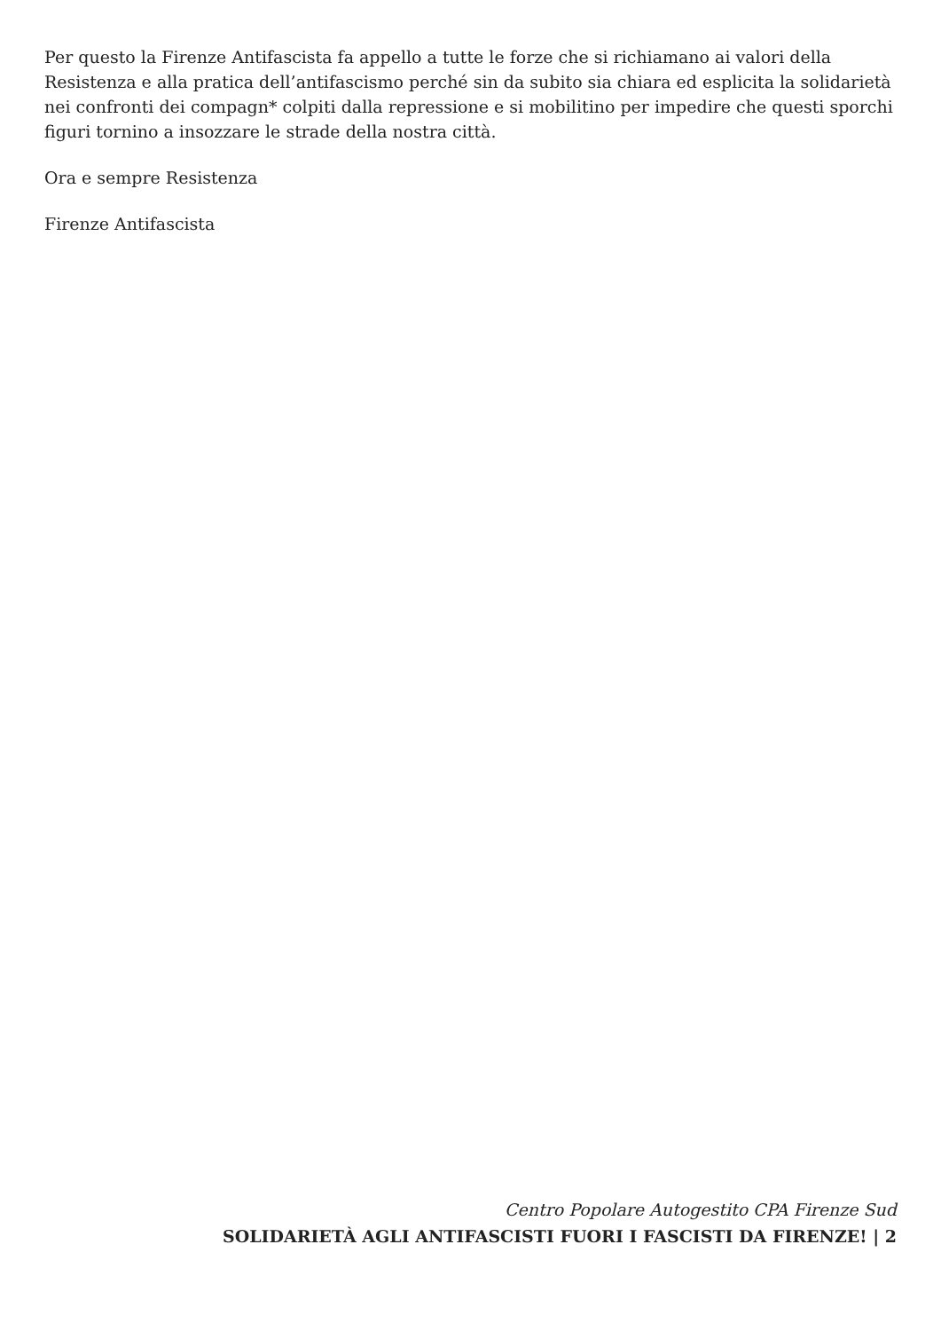Per questo la Firenze Antifascista fa appello a tutte le forze che si richiamano ai valori della Resistenza e alla pratica dell’antifascismo perché sin da subito sia chiara ed esplicita la solidarietà nei confronti dei compagn* colpiti dalla repressione e si mobilitino per impedire che questi sporchi figuri tornino a insozzare le strade della nostra città.
Ora e sempre Resistenza
Firenze Antifascista
Centro Popolare Autogestito CPA Firenze Sud
SOLIDARIETÀ AGLI ANTIFASCISTI FUORI I FASCISTI DA FIRENZE! | 2